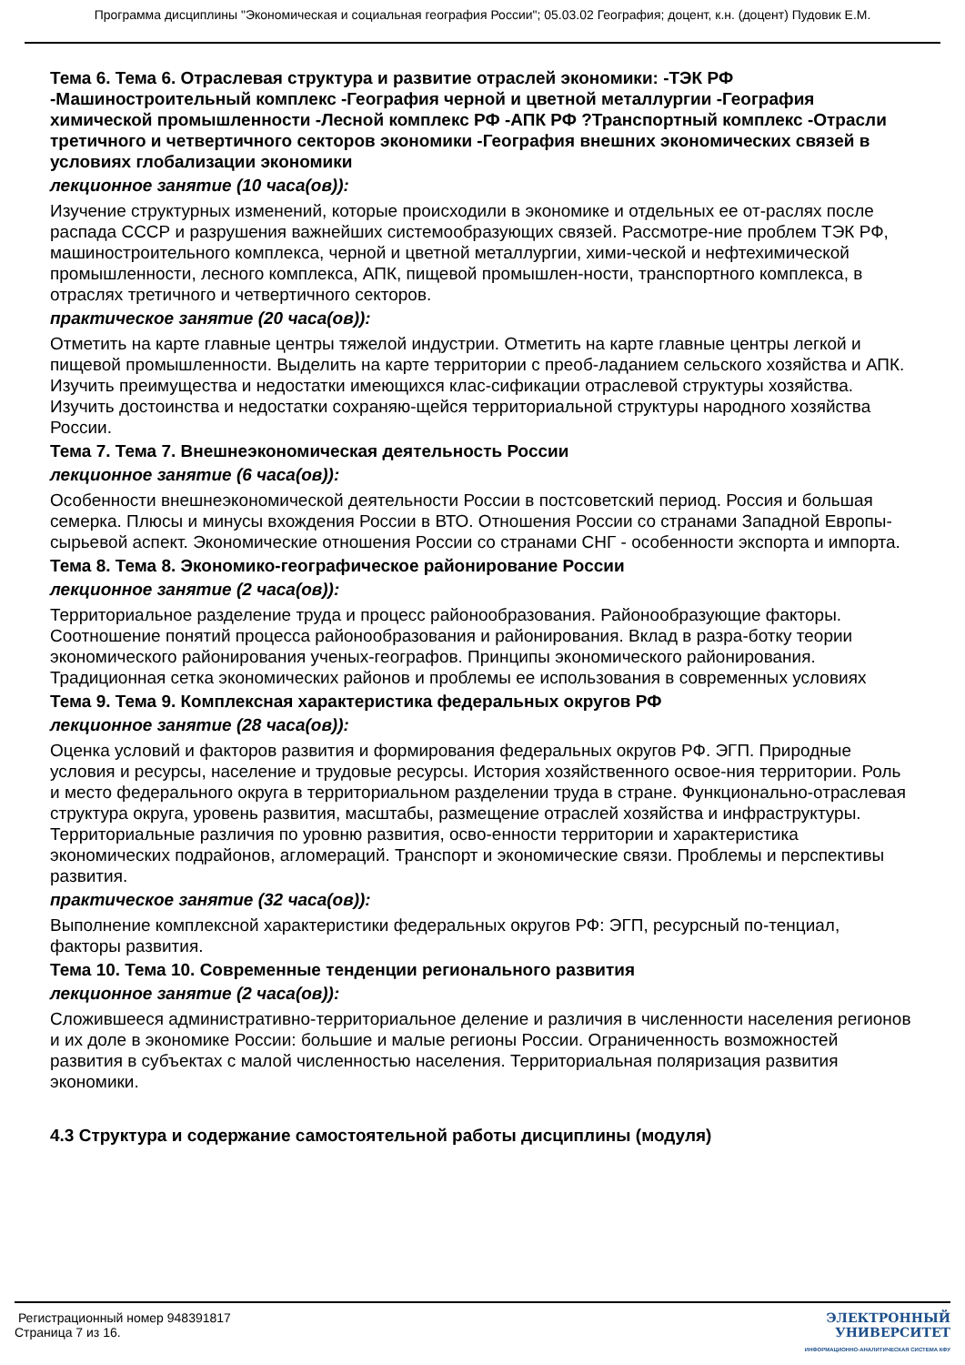Программа дисциплины "Экономическая и социальная география России"; 05.03.02 География; доцент, к.н. (доцент) Пудовик Е.М.
Тема 6. Тема 6. Отраслевая структура и развитие отраслей экономики: -ТЭК РФ -Машиностроительный комплекс -География черной и цветной металлургии -География химической промышленности -Лесной комплекс РФ -АПК РФ ?Транспортный комплекс -Отрасли третичного и четвертичного секторов экономики -География внешних экономических связей в условиях глобализации экономики
лекционное занятие (10 часа(ов)):
Изучение структурных изменений, которые происходили в экономике и отдельных ее от-раслях после распада СССР и разрушения важнейших системообразующих связей. Рассмотре-ние проблем ТЭК РФ, машиностроительного комплекса, черной и цветной металлургии, хими-ческой и нефтехимической промышленности, лесного комплекса, АПК, пищевой промышлен-ности, транспортного комплекса, в отраслях третичного и четвертичного секторов.
практическое занятие (20 часа(ов)):
Отметить на карте главные центры тяжелой индустрии. Отметить на карте главные центры легкой и пищевой промышленности. Выделить на карте территории с преоб-ладанием сельского хозяйства и АПК. Изучить преимущества и недостатки имеющихся клас-сификации отраслевой структуры хозяйства. Изучить достоинства и недостатки сохраняю-щейся территориальной структуры народного хозяйства России.
Тема 7. Тема 7. Внешнеэкономическая деятельность России
лекционное занятие (6 часа(ов)):
Особенности внешнеэкономической деятельности России в постсоветский период. Россия и большая семерка. Плюсы и минусы вхождения России в ВТО. Отношения России со странами Западной Европы-сырьевой аспект. Экономические отношения России со странами СНГ - особенности экспорта и импорта.
Тема 8. Тема 8. Экономико-географическое районирование России
лекционное занятие (2 часа(ов)):
Территориальное разделение труда и процесс районообразования. Районообразующие факторы. Соотношение понятий процесса районообразования и районирования. Вклад в разра-ботку теории экономического районирования ученых-географов. Принципы экономического районирования. Традиционная сетка экономических районов и проблемы ее использования в современных условиях
Тема 9. Тема 9. Комплексная характеристика федеральных округов РФ
лекционное занятие (28 часа(ов)):
Оценка условий и факторов развития и формирования федеральных округов РФ. ЭГП. Природные условия и ресурсы, население и трудовые ресурсы. История хозяйственного освое-ния территории. Роль и место федерального округа в территориальном разделении труда в стране. Функционально-отраслевая структура округа, уровень развития, масштабы, размещение отраслей хозяйства и инфраструктуры. Территориальные различия по уровню развития, осво-енности территории и характеристика экономических подрайонов, агломераций. Транспорт и экономические связи. Проблемы и перспективы развития.
практическое занятие (32 часа(ов)):
Выполнение комплексной характеристики федеральных округов РФ: ЭГП, ресурсный по-тенциал, факторы развития.
Тема 10. Тема 10. Современные тенденции регионального развития
лекционное занятие (2 часа(ов)):
Сложившееся административно-территориальное деление и различия в численности населения регионов и их доле в экономике России: большие и малые регионы России. Ограниченность возможностей развития в субъектах с малой численностью населения. Территориальная поляризация развития экономики.
4.3 Структура и содержание самостоятельной работы дисциплины (модуля)
Регистрационный номер 948391817
Страница 7 из 16.
ЭЛЕКТРОННЫЙ
УНИВЕРСИТЕТ
ИНФОРМАЦИОННО-АНАЛИТИЧЕСКАЯ СИСТЕМА КФУ